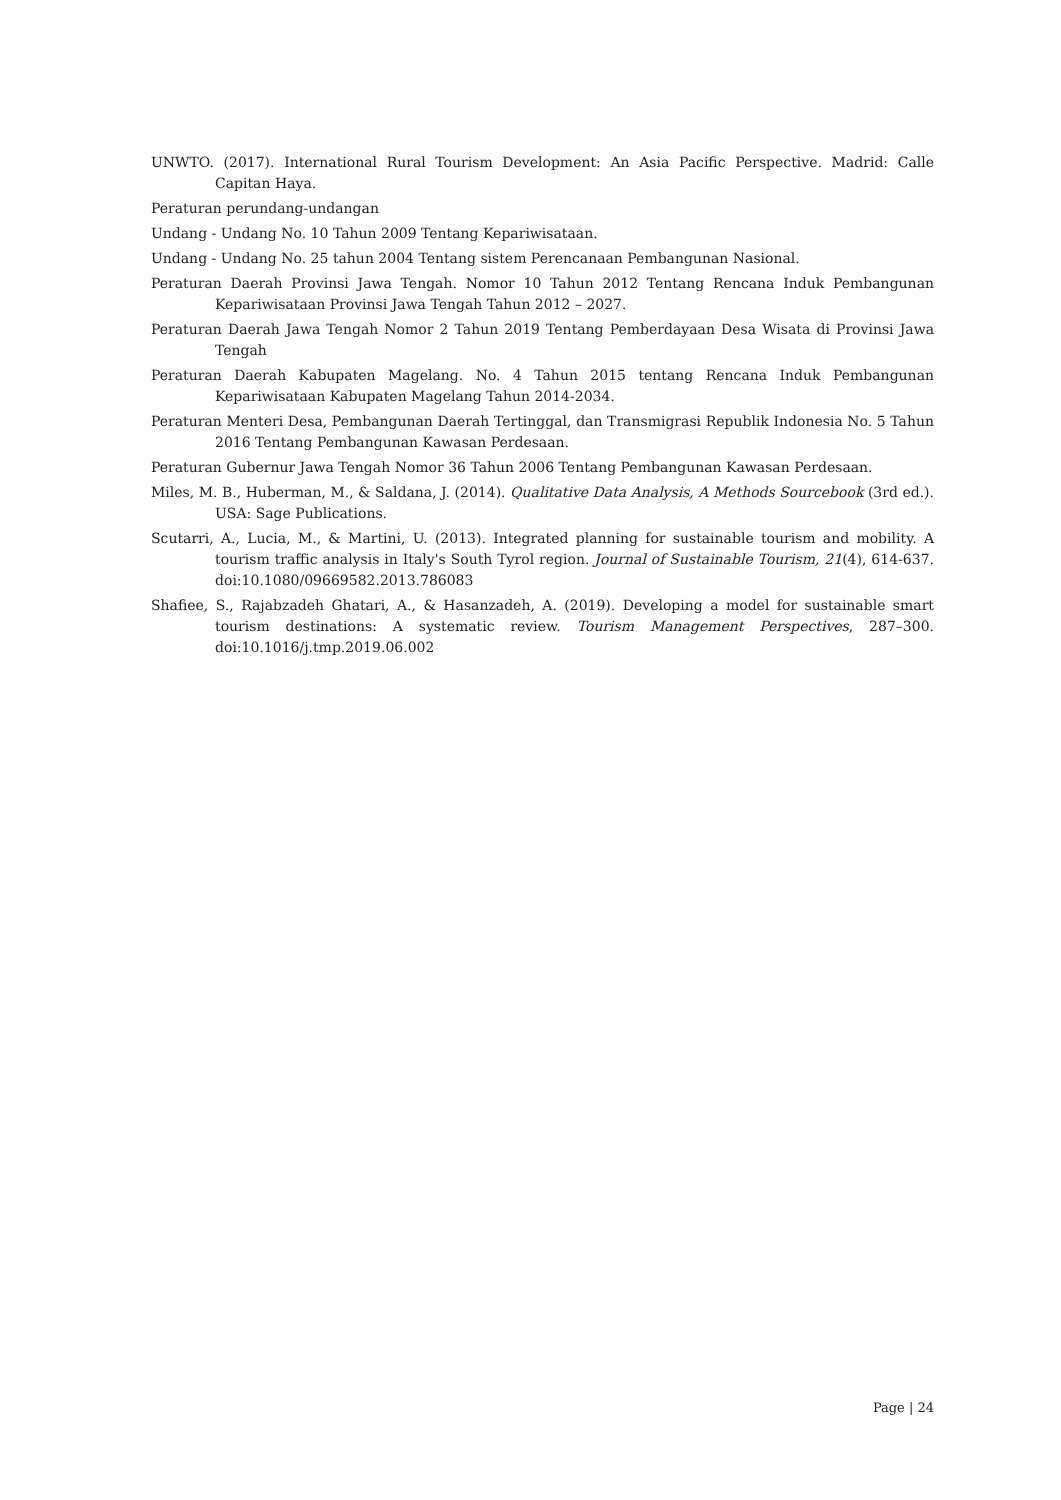UNWTO. (2017). International Rural Tourism Development: An Asia Pacific Perspective. Madrid: Calle Capitan Haya.
Peraturan perundang-undangan
Undang - Undang No. 10 Tahun 2009 Tentang Kepariwisataan.
Undang - Undang No. 25 tahun 2004 Tentang sistem Perencanaan Pembangunan Nasional.
Peraturan Daerah Provinsi Jawa Tengah. Nomor 10 Tahun 2012 Tentang Rencana Induk Pembangunan Kepariwisataan Provinsi Jawa Tengah Tahun 2012 – 2027.
Peraturan Daerah Jawa Tengah Nomor 2 Tahun 2019 Tentang Pemberdayaan Desa Wisata di Provinsi Jawa Tengah
Peraturan Daerah Kabupaten Magelang. No. 4 Tahun 2015 tentang Rencana Induk Pembangunan Kepariwisataan Kabupaten Magelang Tahun 2014-2034.
Peraturan Menteri Desa, Pembangunan Daerah Tertinggal, dan Transmigrasi Republik Indonesia No. 5 Tahun 2016 Tentang Pembangunan Kawasan Perdesaan.
Peraturan Gubernur Jawa Tengah Nomor 36 Tahun 2006 Tentang Pembangunan Kawasan Perdesaan.
Miles, M. B., Huberman, M., & Saldana, J. (2014). Qualitative Data Analysis, A Methods Sourcebook (3rd ed.). USA: Sage Publications.
Scutarri, A., Lucia, M., & Martini, U. (2013). Integrated planning for sustainable tourism and mobility. A tourism traffic analysis in Italy's South Tyrol region. Journal of Sustainable Tourism, 21(4), 614-637. doi:10.1080/09669582.2013.786083
Shafiee, S., Rajabzadeh Ghatari, A., & Hasanzadeh, A. (2019). Developing a model for sustainable smart tourism destinations: A systematic review. Tourism Management Perspectives, 287–300. doi:10.1016/j.tmp.2019.06.002
Page | 24